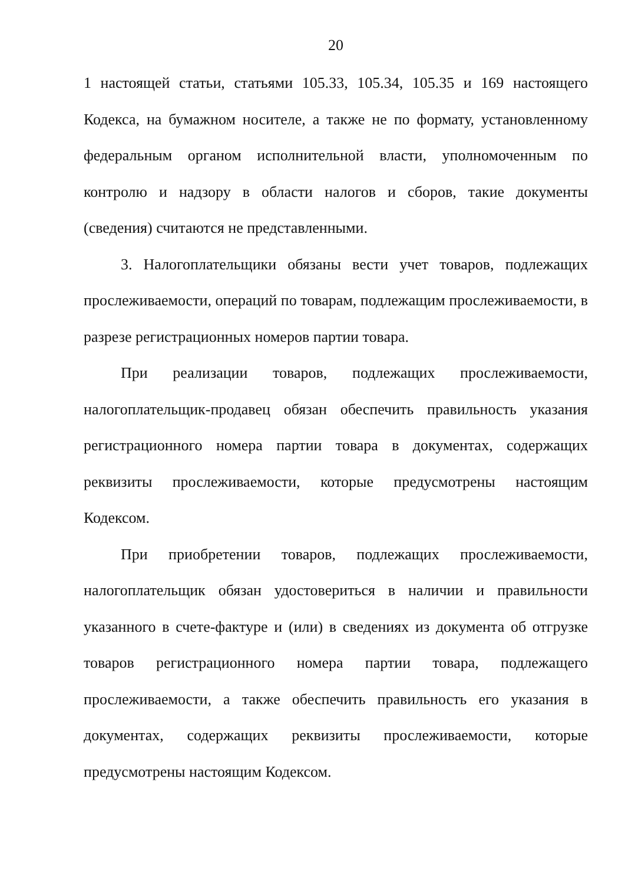20
1 настоящей статьи, статьями 105.33, 105.34, 105.35 и 169 настоящего Кодекса, на бумажном носителе, а также не по формату, установленному федеральным органом исполнительной власти, уполномоченным по контролю и надзору в области налогов и сборов, такие документы (сведения) считаются не представленными.
3. Налогоплательщики обязаны вести учет товаров, подлежащих прослеживаемости, операций по товарам, подлежащим прослеживаемости, в разрезе регистрационных номеров партии товара.
При реализации товаров, подлежащих прослеживаемости, налогоплательщик-продавец обязан обеспечить правильность указания регистрационного номера партии товара в документах, содержащих реквизиты прослеживаемости, которые предусмотрены настоящим Кодексом.
При приобретении товаров, подлежащих прослеживаемости, налогоплательщик обязан удостовериться в наличии и правильности указанного в счете-фактуре и (или) в сведениях из документа об отгрузке товаров регистрационного номера партии товара, подлежащего прослеживаемости, а также обеспечить правильность его указания в документах, содержащих реквизиты прослеживаемости, которые предусмотрены настоящим Кодексом.